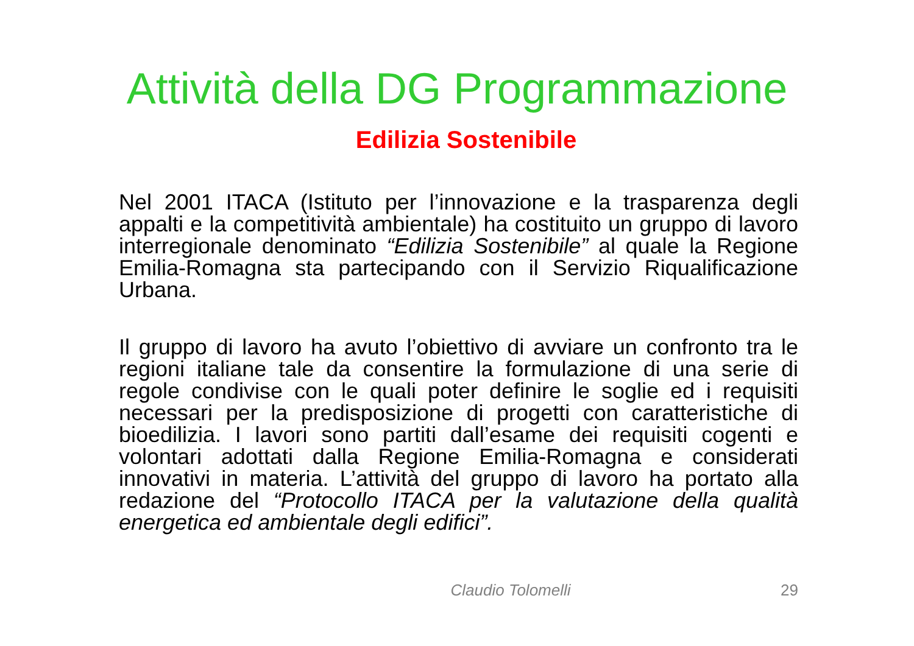Attività della DG Programmazione
Edilizia Sostenibile
Nel 2001 ITACA (Istituto per l’innovazione e la trasparenza degli appalti e la competitività ambientale) ha costituito un gruppo di lavoro interregionale denominato “Edilizia Sostenibile” al quale la Regione Emilia-Romagna sta partecipando con il Servizio Riqualificazione Urbana.
Il gruppo di lavoro ha avuto l’obiettivo di avviare un confronto tra le regioni italiane tale da consentire la formulazione di una serie di regole condivise con le quali poter definire le soglie ed i requisiti necessari per la predisposizione di progetti con caratteristiche di bioedilizia. I lavori sono partiti dall’esame dei requisiti cogenti e volontari adottati dalla Regione Emilia-Romagna e considerati innovativi in materia. L’attività del gruppo di lavoro ha portato alla redazione del “Protocollo ITACA per la valutazione della qualità energetica ed ambientale degli edifici”.
Claudio Tolomelli 29